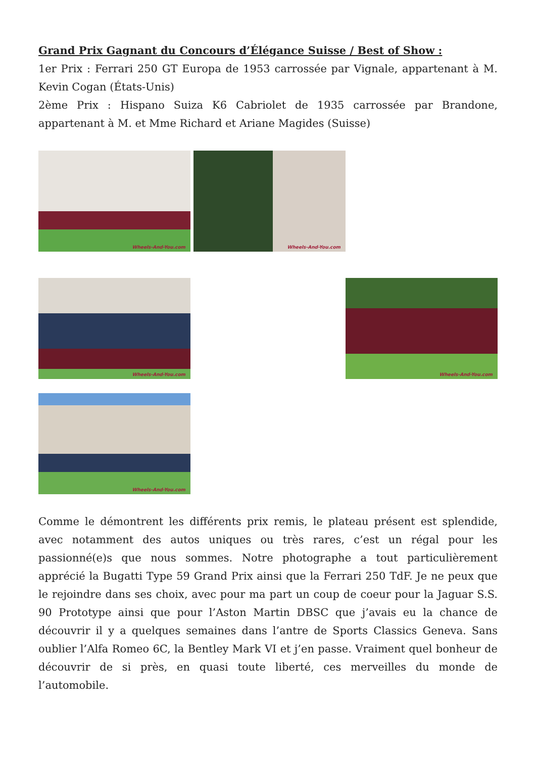Grand Prix Gagnant du Concours d’Élégance Suisse / Best of Show :
1er Prix : Ferrari 250 GT Europa de 1953 carrossée par Vignale, appartenant à M. Kevin Cogan (États-Unis)
2ème Prix : Hispano Suiza K6 Cabriolet de 1935 carrossée par Brandone, appartenant à M. et Mme Richard et Ariane Magides (Suisse)
Wheels-And-You.com
Wheels-And-You.com
Wheels-And-You.com
Wheels-And-You.com
Wheels-And-You.com
Comme le démontrent les différents prix remis, le plateau présent est splendide, avec notamment des autos uniques ou très rares, c’est un régal pour les passionné(e)s que nous sommes. Notre photographe a tout particulièrement apprécié la Bugatti Type 59 Grand Prix ainsi que la Ferrari 250 TdF. Je ne peux que le rejoindre dans ses choix, avec pour ma part un coup de coeur pour la Jaguar S.S. 90 Prototype ainsi que pour l’Aston Martin DBSC que j’avais eu la chance de découvrir il y a quelques semaines dans l’antre de Sports Classics Geneva. Sans oublier l’Alfa Romeo 6C, la Bentley Mark VI et j’en passe. Vraiment quel bonheur de découvrir de si près, en quasi toute liberté, ces merveilles du monde de l’automobile.